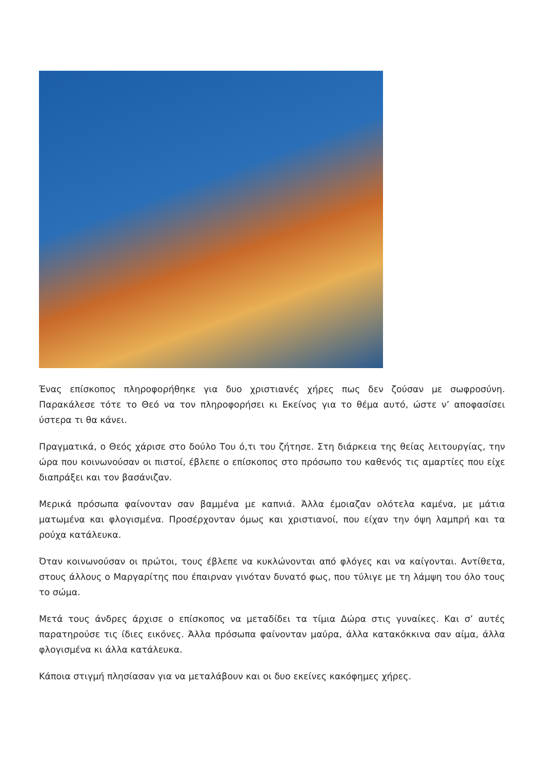Ένας επίσκοπος πληροφορήθηκε για δυο χριστιανές χήρες πως δεν ζούσαν με σωφροσύνη. Παρακάλεσε τότε το Θεό να τον πληροφορήσει κι Εκείνος για το θέμα αυτό, ώστε ν’ αποφασίσει ύστερα τι θα κάνει.
Πραγματικά, ο Θεός χάρισε στο δούλο Του ό,τι του ζήτησε. Στη διάρκεια της θείας λειτουργίας, την ώρα που κοινωνούσαν οι πιστοί, έβλεπε ο επίσκοπος στο πρόσωπο του καθενός τις αμαρτίες που είχε διαπράξει και τον βασάνιζαν.
Μερικά πρόσωπα φαίνονταν σαν βαμμένα με καπνιά. Άλλα έμοιαζαν ολότελα καμένα, με μάτια ματωμένα και φλογισμένα. Προσέρχονταν όμως και χριστιανοί, που είχαν την όψη λαμπρή και τα ρούχα κατάλευκα.
Όταν κοινωνούσαν οι πρώτοι, τους έβλεπε να κυκλώνονται από φλόγες και να καίγονται. Αντίθετα, στους άλλους ο Μαργαρίτης που έπαιρναν γινόταν δυνατό φως, που τύλιγε με τη λάμψη του όλο τους το σώμα.
Μετά τους άνδρες άρχισε ο επίσκοπος να μεταδίδει τα τίμια Δώρα στις γυναίκες. Και σ’ αυτές παρατηρούσε τις ίδιες εικόνες. Άλλα πρόσωπα φαίνονταν μαύρα, άλλα κατακόκκινα σαν αίμα, άλλα φλογισμένα κι άλλα κατάλευκα.
Κάποια στιγμή πλησίασαν για να μεταλάβουν και οι δυο εκείνες κακόφημες χήρες.